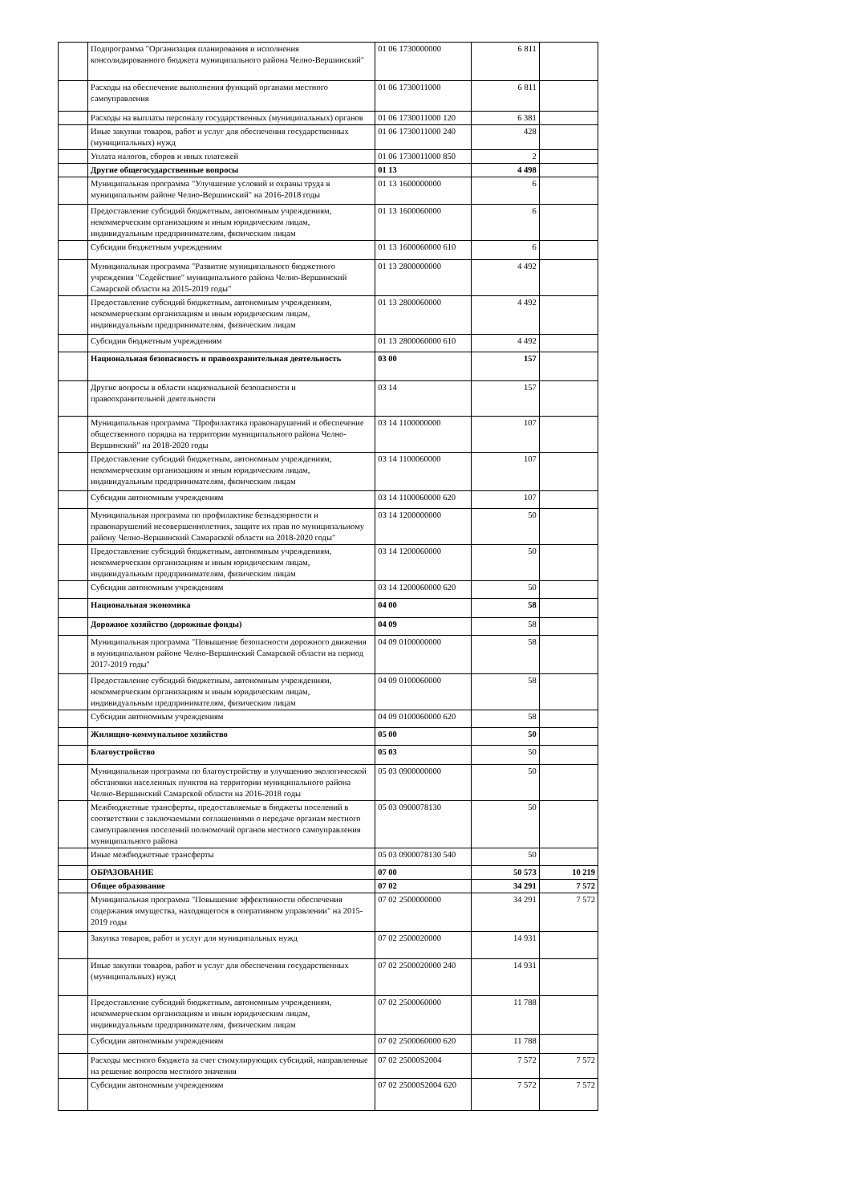| | Подпрограмма "Организация планирования и исполнения консолидированного бюджета муниципального района Челно-Вершинский" | 01 06 1730000000 | 6 811 | |
| | Расходы на обеспечение выполнения функций органами местного самоуправления | 01 06 1730011000 | 6 811 | |
| | Расходы на выплаты персоналу государственных (муниципальных) органов | 01 06 1730011000 120 | 6 381 | |
| | Иные закупки товаров, работ и услуг для обеспечения государственных (муниципальных) нужд | 01 06 1730011000 240 | 428 | |
| | Уплата налогов, сборов и иных платежей | 01 06 1730011000 850 | 2 | |
| | Другие общегосударственные вопросы | 01 13 | 4 498 | |
| | Муниципальная программа "Улучшение условий и охраны труда в муниципальном районе Челно-Вершинский" на 2016-2018 годы | 01 13 1600000000 | 6 | |
| | Предоставление субсидий бюджетным, автономным учреждениям, некоммерческим организациям и иным юридическим лицам, индивидуальным предпринимателям, физическим лицам | 01 13 1600060000 | 6 | |
| | Субсидии бюджетным учреждениям | 01 13 1600060000 610 | 6 | |
| | Муниципальная программа "Развитие муниципального бюджетного учреждения "Содействие" муниципального района Челно-Вершинский Самарской области на 2015-2019 годы" | 01 13 2800000000 | 4 492 | |
| | Предоставление субсидий бюджетным, автономным учреждениям, некоммерческим организациям и иным юридическим лицам, индивидуальным предпринимателям, физическим лицам | 01 13 2800060000 | 4 492 | |
| | Субсидии бюджетным учреждениям | 01 13 2800060000 610 | 4 492 | |
| | Национальная безопасность и правоохранительная деятельность | 03 00 | 157 | |
| | Другие вопросы в области национальной безопасности и правоохранительной деятельности | 03 14 | 157 | |
| | Муниципальная программа "Профилактика правонарушений и обеспечение общественного порядка на территории муниципального района Челно-Вершинский" на 2018-2020 годы | 03 14 1100000000 | 107 | |
| | Предоставление субсидий бюджетным, автономным учреждениям, некоммерческим организациям и иным юридическим лицам, индивидуальным предпринимателям, физическим лицам | 03 14 1100060000 | 107 | |
| | Субсидии автономным учреждениям | 03 14 1100060000 620 | 107 | |
| | Муниципальная программа по профилактике безнадзорности и правонарушений несовершеннолетних, защите их прав по муниципальному району Челно-Вершинский Самараской области на 2018-2020 годы" | 03 14 1200000000 | 50 | |
| | Предоставление субсидий бюджетным, автономным учреждениям, некоммерческим организациям и иным юридическим лицам, индивидуальным предпринимателям, физическим лицам | 03 14 1200060000 | 50 | |
| | Субсидии автономным учреждениям | 03 14 1200060000 620 | 50 | |
| | Национальная экономика | 04 00 | 58 | |
| | Дорожное хозяйство (дорожные фонды) | 04 09 | 58 | |
| | Муниципальная программа "Повышение безопасности дорожного движения в муниципальном районе Челно-Вершинский Самарской области на период 2017-2019 годы" | 04 09 0100000000 | 58 | |
| | Предоставление субсидий бюджетным, автономным учреждениям, некоммерческим организациям и иным юридическим лицам, индивидуальным предпринимателям, физическим лицам | 04 09 0100060000 | 58 | |
| | Субсидии автономным учреждениям | 04 09 0100060000 620 | 58 | |
| | Жилищно-коммунальное хозяйство | 05 00 | 50 | |
| | Благоустройство | 05 03 | 50 | |
| | Муниципальная программа по благоустройству и улучшению экологической обстановки населенных пунктов на территории муниципального района Челно-Вершинский Самарской области на 2016-2018 годы | 05 03 0900000000 | 50 | |
| | Межбюджетные трансферты, предоставляемые в бюджеты поселений в соответствии с заключаемыми соглашениями о передаче органам местного самоуправления поселений полномочий органов местного самоуправления муниципального района | 05 03 0900078130 | 50 | |
| | Иные межбюджетные трансферты | 05 03 0900078130 540 | 50 | |
| | ОБРАЗОВАНИЕ | 07 00 | 50 573 | 10 219 |
| | Общее образование | 07 02 | 34 291 | 7 572 |
| | Муниципальная программа "Повышение эффективности обеспечения содержания имущества, находящегося в оперативном управлении" на 2015-2019 годы | 07 02 2500000000 | 34 291 | 7 572 |
| | Закупка товаров, работ и услуг для муниципальных нужд | 07 02 2500020000 | 14 931 | |
| | Иные закупки товаров, работ и услуг для обеспечения государственных (муниципальных) нужд | 07 02 2500020000 240 | 14 931 | |
| | Предоставление субсидий бюджетным, автономным учреждениям, некоммерческим организациям и иным юридическим лицам, индивидуальным предпринимателям, физическим лицам | 07 02 2500060000 | 11 788 | |
| | Субсидии автономным учреждениям | 07 02 2500060000 620 | 11 788 | |
| | Расходы местного бюджета за счет стимулирующих субсидий, направленные на решение вопросов местного значения | 07 02 25000S2004 | 7 572 | 7 572 |
| | Субсидии автономным учреждениям | 07 02 25000S2004 620 | 7 572 | 7 572 |